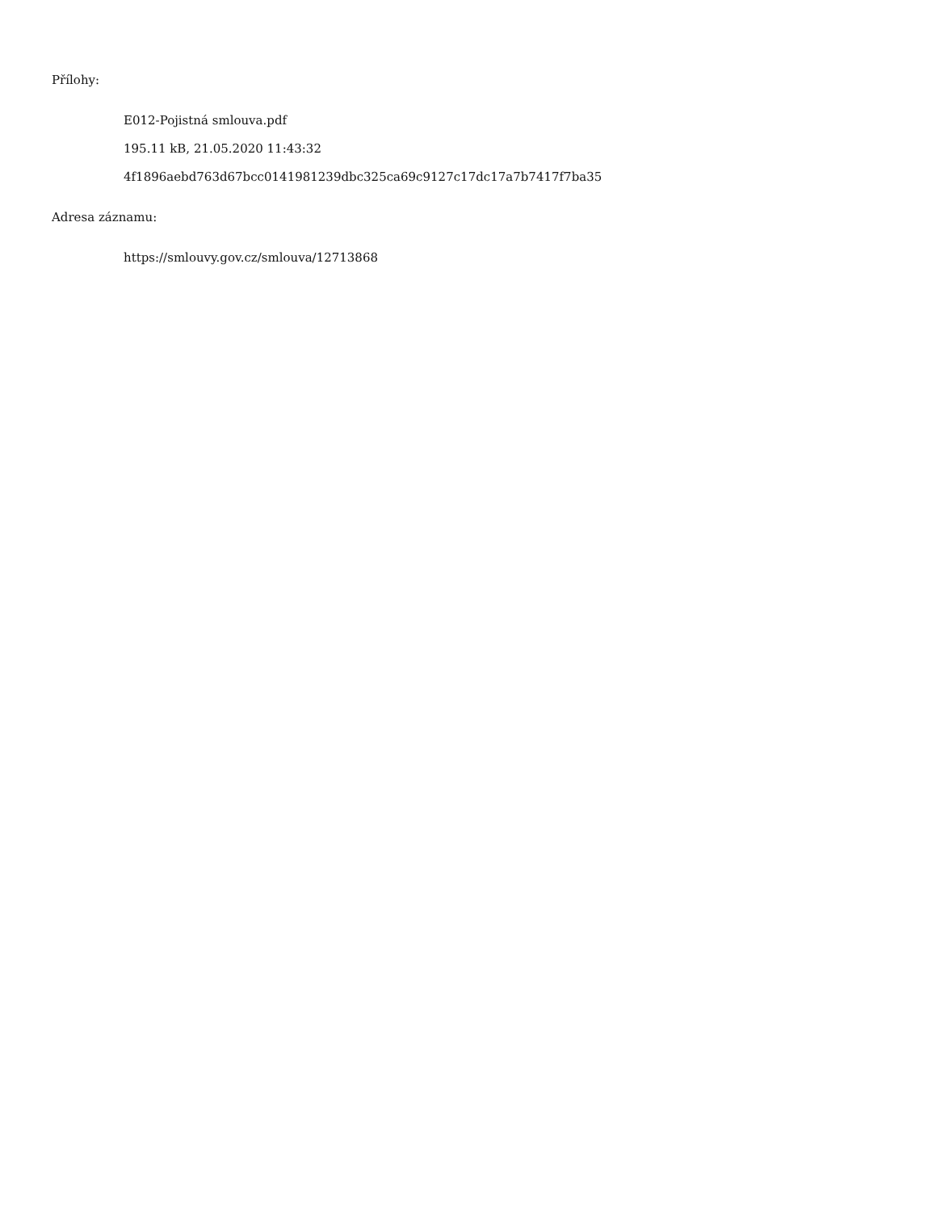Přílohy:
E012-Pojistná smlouva.pdf
195.11 kB, 21.05.2020 11:43:32
4f1896aebd763d67bcc0141981239dbc325ca69c9127c17dc17a7b7417f7ba35
Adresa záznamu:
https://smlouvy.gov.cz/smlouva/12713868